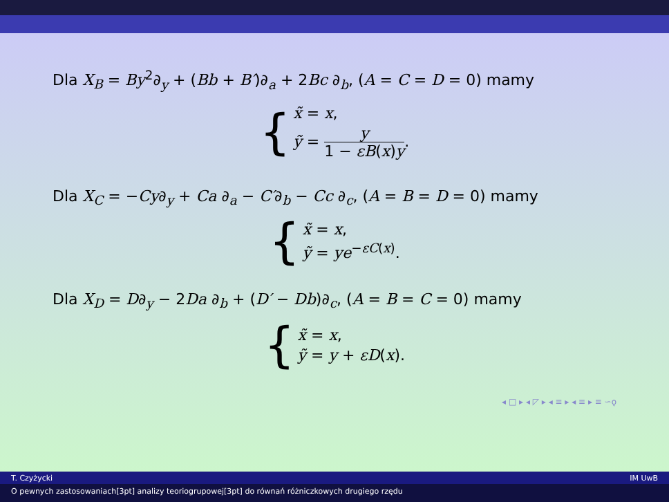Dla X<sub>B</sub> = By<sup>2</sup>∂<sub>y</sub> + (Bb + B′)∂<sub>a</sub> + 2Bc ∂<sub>b</sub>, (A = C = D = 0) mamy
{
x̃ = x,
ỹ = y 1 − εB(x)y.
Dla X<sub>C</sub> = −Cy∂<sub>y</sub> + Ca ∂<sub>a</sub> − C′∂<sub>b</sub> − Cc ∂<sub>c</sub>, (A = B = D = 0) mamy
{
x̃ = x,
ỹ = ye<sup>−εC(x)</sup>.
Dla X<sub>D</sub> = D∂<sub>y</sub> − 2Da ∂<sub>b</sub> + (D′ − Db)∂<sub>c</sub>, (A = B = C = 0) mamy
{
x̃ = x,
ỹ = y + εD(x).
◂ □ ▸ ◂ ◸ ▸ ◂ ≡ ▸ ◂ ≡ ▸ ≡ ∽ǫ
T. Czyżycki IM UwB
O pewnych zastosowaniach[3pt] analizy teoriogrupowej[3pt] do równań różniczkowych drugiego rzędu